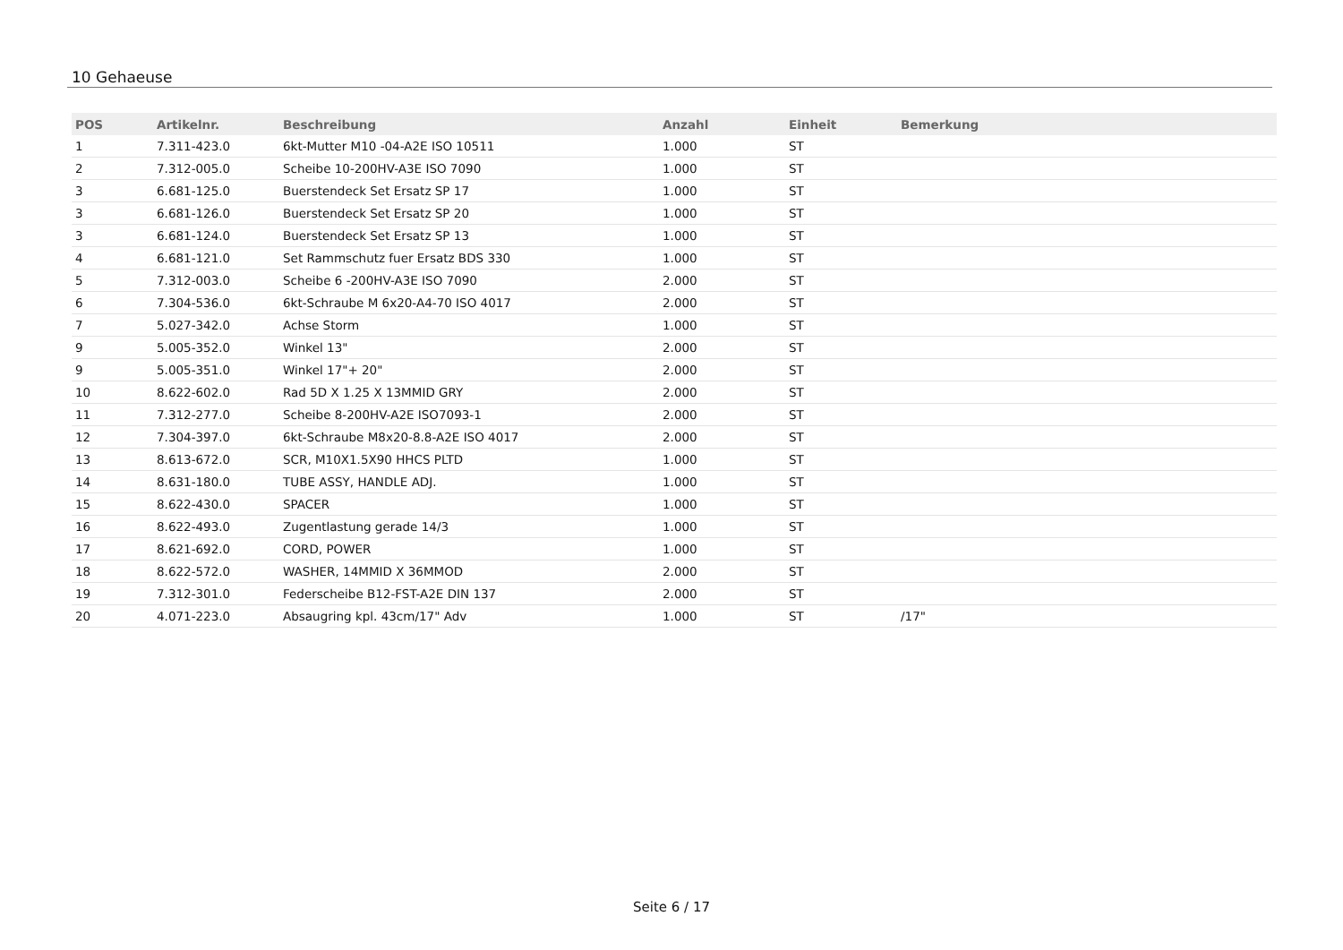10 Gehaeuse
| POS | Artikelnr. | Beschreibung | Anzahl | Einheit | Bemerkung |
| --- | --- | --- | --- | --- | --- |
| 1 | 7.311-423.0 | 6kt-Mutter M10 -04-A2E ISO 10511 | 1.000 | ST | |
| 2 | 7.312-005.0 | Scheibe 10-200HV-A3E ISO 7090 | 1.000 | ST | |
| 3 | 6.681-125.0 | Buerstendeck Set Ersatz SP 17 | 1.000 | ST | |
| 3 | 6.681-126.0 | Buerstendeck Set Ersatz SP 20 | 1.000 | ST | |
| 3 | 6.681-124.0 | Buerstendeck Set Ersatz SP 13 | 1.000 | ST | |
| 4 | 6.681-121.0 | Set Rammschutz fuer Ersatz BDS 330 | 1.000 | ST | |
| 5 | 7.312-003.0 | Scheibe 6 -200HV-A3E ISO 7090 | 2.000 | ST | |
| 6 | 7.304-536.0 | 6kt-Schraube M 6x20-A4-70 ISO 4017 | 2.000 | ST | |
| 7 | 5.027-342.0 | Achse Storm | 1.000 | ST | |
| 9 | 5.005-352.0 | Winkel 13" | 2.000 | ST | |
| 9 | 5.005-351.0 | Winkel 17"+ 20" | 2.000 | ST | |
| 10 | 8.622-602.0 | Rad 5D X 1.25 X 13MMID GRY | 2.000 | ST | |
| 11 | 7.312-277.0 | Scheibe 8-200HV-A2E ISO7093-1 | 2.000 | ST | |
| 12 | 7.304-397.0 | 6kt-Schraube M8x20-8.8-A2E ISO 4017 | 2.000 | ST | |
| 13 | 8.613-672.0 | SCR, M10X1.5X90 HHCS PLTD | 1.000 | ST | |
| 14 | 8.631-180.0 | TUBE ASSY, HANDLE ADJ. | 1.000 | ST | |
| 15 | 8.622-430.0 | SPACER | 1.000 | ST | |
| 16 | 8.622-493.0 | Zugentlastung gerade 14/3 | 1.000 | ST | |
| 17 | 8.621-692.0 | CORD, POWER | 1.000 | ST | |
| 18 | 8.622-572.0 | WASHER, 14MMID X 36MMOD | 2.000 | ST | |
| 19 | 7.312-301.0 | Federscheibe B12-FST-A2E DIN 137 | 2.000 | ST | |
| 20 | 4.071-223.0 | Absaugring kpl. 43cm/17" Adv | 1.000 | ST | /17" |
Seite 6 / 17